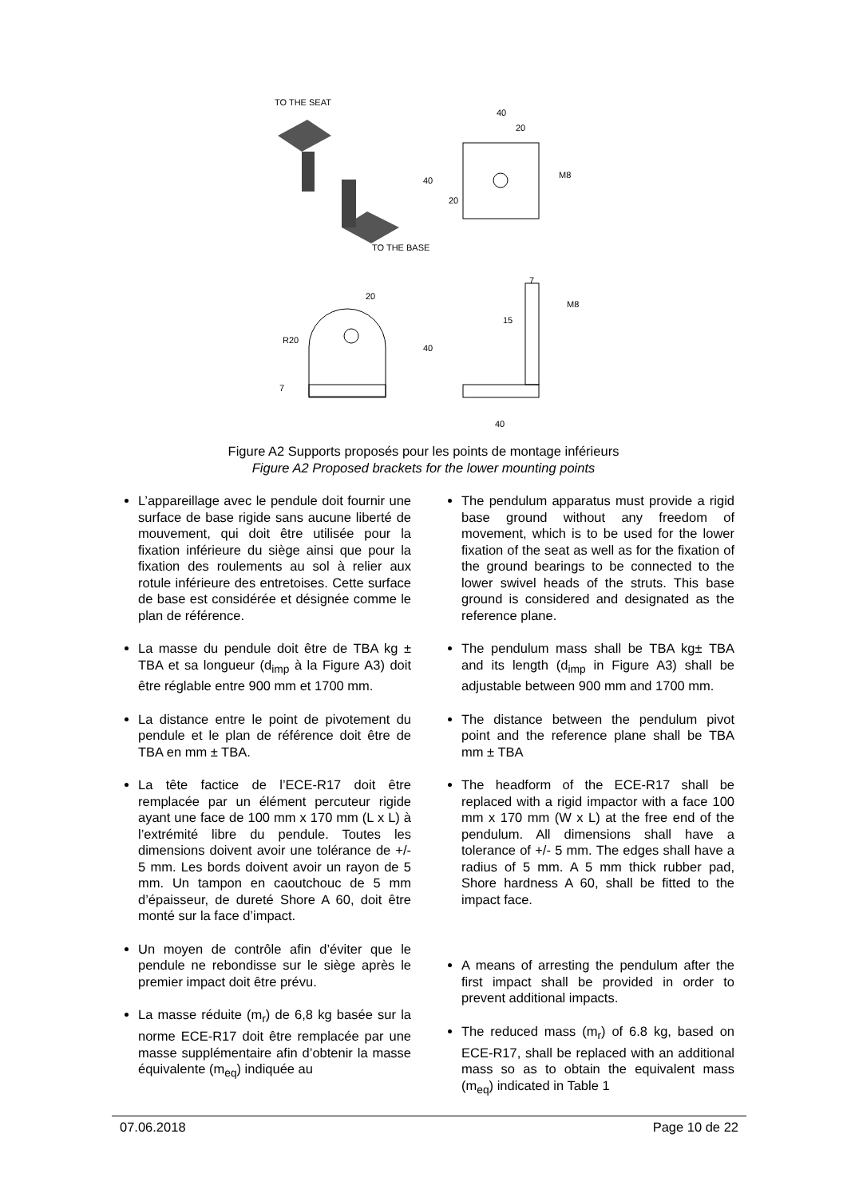TO THE SEAT
TO THE BASE
40
20
M8
40
20
20
R20
7
7
40
40
15
M8
Figure A2 Supports proposés pour les points de montage inférieurs
Figure A2 Proposed brackets for the lower mounting points
L’appareillage avec le pendule doit fournir une surface de base rigide sans aucune liberté de mouvement, qui doit être utilisée pour la fixation inférieure du siège ainsi que pour la fixation des roulements au sol à relier aux rotule inférieure des entretoises. Cette surface de base est considérée et désignée comme le plan de référence.
La masse du pendule doit être de TBA kg ± TBA et sa longueur (d<sub>imp</sub> à la Figure A3) doit être réglable entre 900 mm et 1700 mm.
La distance entre le point de pivotement du pendule et le plan de référence doit être de TBA en mm ± TBA.
La tête factice de l’ECE-R17 doit être remplacée par un élément percuteur rigide ayant une face de 100 mm x 170 mm (L x L) à l’extrémité libre du pendule. Toutes les dimensions doivent avoir une tolérance de +/- 5 mm. Les bords doivent avoir un rayon de 5 mm. Un tampon en caoutchouc de 5 mm d’épaisseur, de dureté Shore A 60, doit être monté sur la face d’impact.
Un moyen de contrôle afin d’éviter que le pendule ne rebondisse sur le siège après le premier impact doit être prévu.
La masse réduite (m<sub>r</sub>) de 6,8 kg basée sur la norme ECE-R17 doit être remplacée par une masse supplémentaire afin d’obtenir la masse équivalente (m<sub>eq</sub>) indiquée au
The pendulum apparatus must provide a rigid base ground without any freedom of movement, which is to be used for the lower fixation of the seat as well as for the fixation of the ground bearings to be connected to the lower swivel heads of the struts. This base ground is considered and designated as the reference plane.
The pendulum mass shall be TBA kg± TBA and its length (d<sub>imp</sub> in Figure A3) shall be adjustable between 900 mm and 1700 mm.
The distance between the pendulum pivot point and the reference plane shall be TBA mm ± TBA
The headform of the ECE-R17 shall be replaced with a rigid impactor with a face 100 mm x 170 mm (W x L) at the free end of the pendulum. All dimensions shall have a tolerance of +/- 5 mm. The edges shall have a radius of 5 mm. A 5 mm thick rubber pad, Shore hardness A 60, shall be fitted to the impact face.
A means of arresting the pendulum after the first impact shall be provided in order to prevent additional impacts.
The reduced mass (m<sub>r</sub>) of 6.8 kg, based on ECE-R17, shall be replaced with an additional mass so as to obtain the equivalent mass (m<sub>eq</sub>) indicated in Table 1
07.06.2018 Page 10 de 22